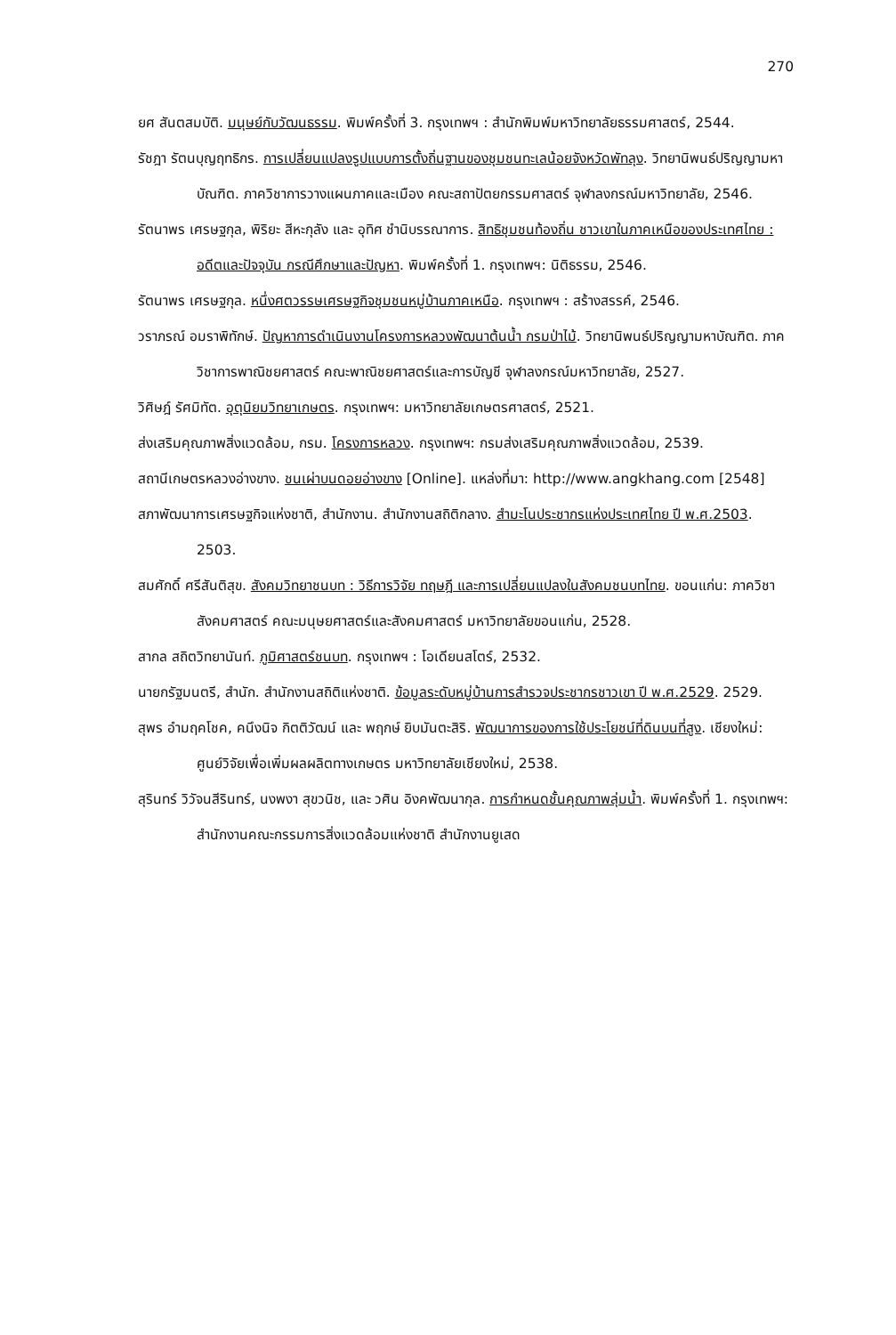270
ยศ สันตสมบัติ. มนุษย์กับวัฒนธรรม. พิมพ์ครั้งที่ 3. กรุงเทพฯ : สำนักพิมพ์มหาวิทยาลัยธรรมศาสตร์, 2544.
รัชฎา รัตนบุญฤทธิกร. การเปลี่ยนแปลงรูปแบบการตั้งถิ่นฐานของชุมชนทะเลน้อยจังหวัดพัทลุง. วิทยานิพนธ์ปริญญามหาบัณฑิต. ภาควิชาการวางแผนภาคและเมือง คณะสถาปัตยกรรมศาสตร์ จุฬาลงกรณ์มหาวิทยาลัย, 2546.
รัตนาพร เศรษฐกุล, พิริยะ สีหะกุลัง และ อุทิศ ชำนิบรรณาการ. สิทธิชุมชนท้องถิ่น ชาวเขาในภาคเหนือของประเทศไทย : อดีตและปัจจุบัน กรณีศึกษาและปัญหา. พิมพ์ครั้งที่ 1. กรุงเทพฯ: นิติธรรม, 2546.
รัตนาพร เศรษฐกุล. หนึ่งศตวรรษเศรษฐกิจชุมชนหมู่บ้านภาคเหนือ. กรุงเทพฯ : สร้างสรรค์, 2546.
วราภรณ์ อมราพิทักษ์. ปัญหาการดำเนินงานโครงการหลวงพัฒนาต้นน้ำ กรมป่าไม้. วิทยานิพนธ์ปริญญามหาบัณฑิต. ภาควิชาการพาณิชยศาสตร์ คณะพาณิชยศาสตร์และการบัญชี จุฬาลงกรณ์มหาวิทยาลัย, 2527.
วิศิษฎ์ รัศมิทัต. อุตุนิยมวิทยาเกษตร. กรุงเทพฯ: มหาวิทยาลัยเกษตรศาสตร์, 2521.
ส่งเสริมคุณภาพสิ่งแวดล้อม, กรม. โครงการหลวง. กรุงเทพฯ: กรมส่งเสริมคุณภาพสิ่งแวดล้อม, 2539.
สถานีเกษตรหลวงอ่างขาง. ชนเผ่าบนดอยอ่างขาง [Online]. แหล่งที่มา: http://www.angkhang.com [2548]
สภาพัฒนาการเศรษฐกิจแห่งชาติ, สำนักงาน. สำนักงานสถิติกลาง. สำมะโนประชากรแห่งประเทศไทย ปี พ.ศ.2503. 2503.
สมศักดิ์ ศรีสันติสุข. สังคมวิทยาชนบท : วิธีการวิจัย ทฤษฎี และการเปลี่ยนแปลงในสังคมชนบทไทย. ขอนแก่น: ภาควิชาสังคมศาสตร์ คณะมนุษยศาสตร์และสังคมศาสตร์ มหาวิทยาลัยขอนแก่น, 2528.
สากล สถิตวิทยานันท์. ภูมิศาสตร์ชนบท. กรุงเทพฯ : โอเดียนสโตร์, 2532.
นายกรัฐมนตรี, สำนัก. สำนักงานสถิติแห่งชาติ. ข้อมูลระดับหมู่บ้านการสำรวจประชากรชาวเขา ปี พ.ศ.2529. 2529.
สุพร อำมฤคโชค, คนึงนิจ กิตติวัฒน์ และ พฤกษ์ ยิบมันตะสิริ. พัฒนาการของการใช้ประโยชน์ที่ดินบนที่สูง. เชียงใหม่: ศูนย์วิจัยเพื่อเพิ่มผลผลิตทางเกษตร มหาวิทยาลัยเชียงใหม่, 2538.
สุรินทร์ วิวัจนสีรินทร์, นงพงา สุขวนิช, และ วศิน อิงคพัฒนากุล. การกำหนดชั้นคุณภาพลุ่มน้ำ. พิมพ์ครั้งที่ 1. กรุงเทพฯ: สำนักงานคณะกรรมการสิ่งแวดล้อมแห่งชาติ สำนักงานยูเสด